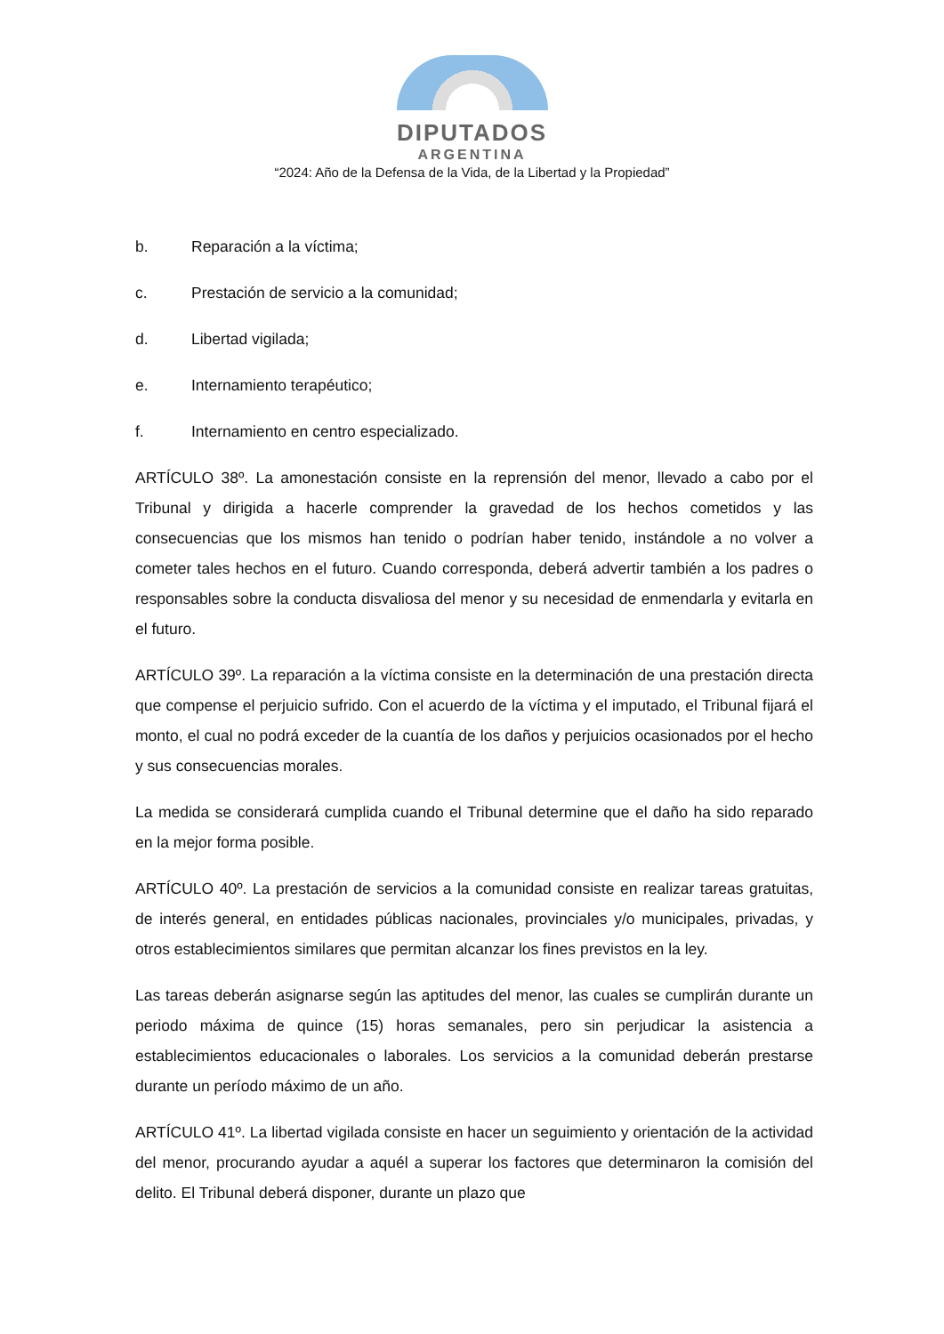DIPUTADOS
ARGENTINA
“2024: Año de la Defensa de la Vida, de la Libertad y la Propiedad”
b. Reparación a la víctima;
c. Prestación de servicio a la comunidad;
d. Libertad vigilada;
e. Internamiento terapéutico;
f. Internamiento en centro especializado.
ARTÍCULO 38º. La amonestación consiste en la reprensión del menor, llevado a cabo por el Tribunal y dirigida a hacerle comprender la gravedad de los hechos cometidos y las consecuencias que los mismos han tenido o podrían haber tenido, instándole a no volver a cometer tales hechos en el futuro. Cuando corresponda, deberá advertir también a los padres o responsables sobre la conducta disvaliosa del menor y su necesidad de enmendarla y evitarla en el futuro.
ARTÍCULO 39º. La reparación a la víctima consiste en la determinación de una prestación directa que compense el perjuicio sufrido. Con el acuerdo de la víctima y el imputado, el Tribunal fijará el monto, el cual no podrá exceder de la cuantía de los daños y perjuicios ocasionados por el hecho y sus consecuencias morales.
La medida se considerará cumplida cuando el Tribunal determine que el daño ha sido reparado en la mejor forma posible.
ARTÍCULO 40º. La prestación de servicios a la comunidad consiste en realizar tareas gratuitas, de interés general, en entidades públicas nacionales, provinciales y/o municipales, privadas, y otros establecimientos similares que permitan alcanzar los fines previstos en la ley.
Las tareas deberán asignarse según las aptitudes del menor, las cuales se cumplirán durante un periodo máxima de quince (15) horas semanales, pero sin perjudicar la asistencia a establecimientos educacionales o laborales. Los servicios a la comunidad deberán prestarse durante un período máximo de un año.
ARTÍCULO 41º. La libertad vigilada consiste en hacer un seguimiento y orientación de la actividad del menor, procurando ayudar a aquél a superar los factores que determinaron la comisión del delito. El Tribunal deberá disponer, durante un plazo que